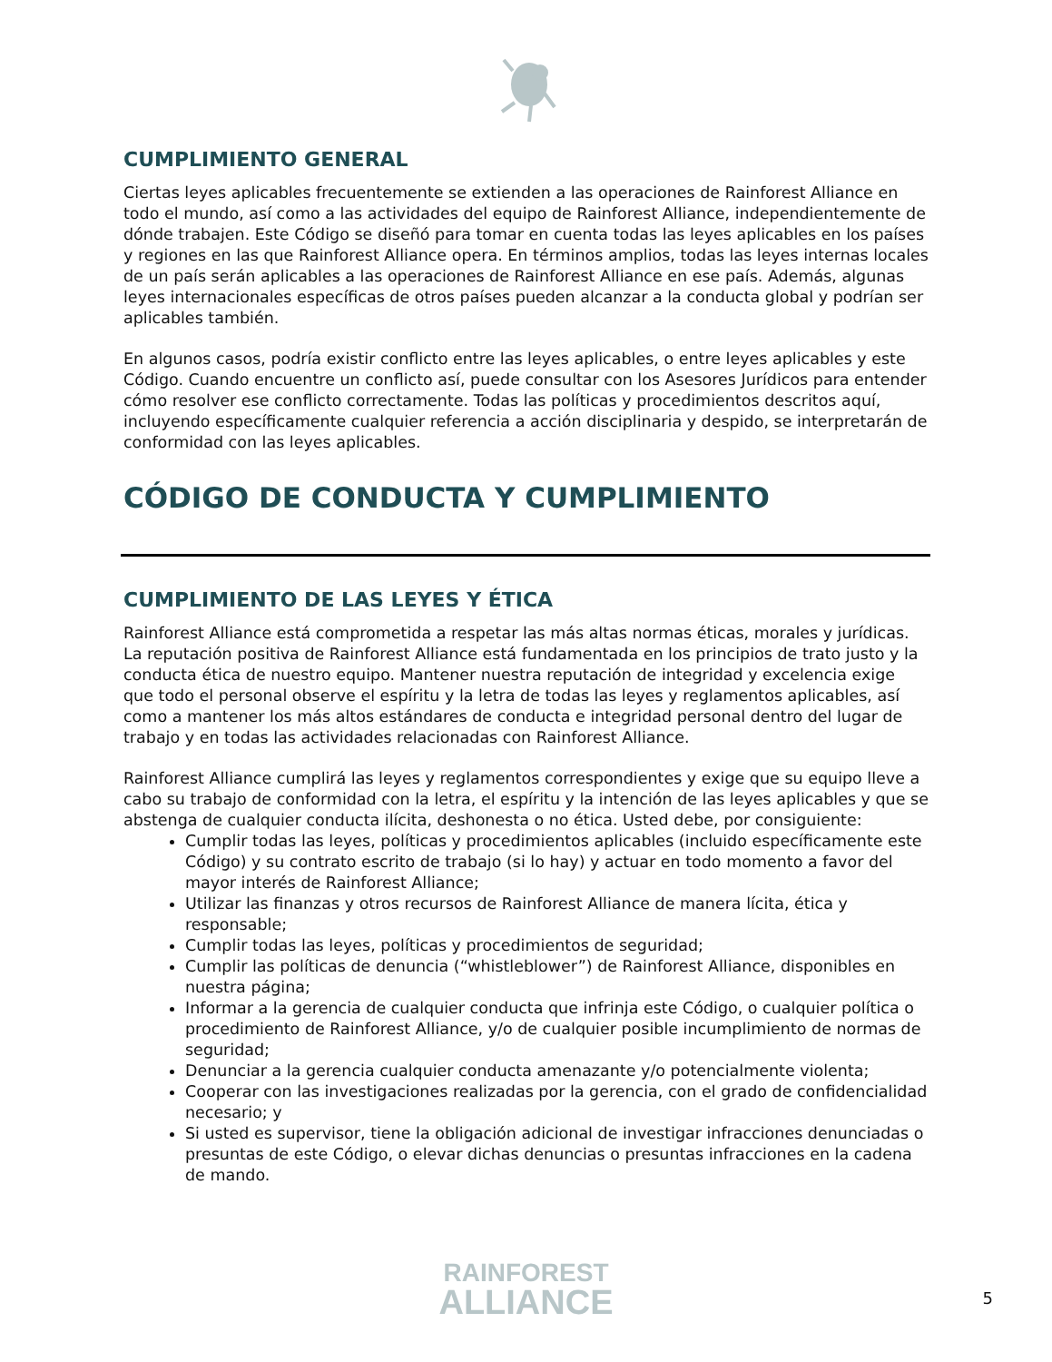CUMPLIMIENTO GENERAL
Ciertas leyes aplicables frecuentemente se extienden a las operaciones de Rainforest Alliance en todo el mundo, así como a las actividades del equipo de Rainforest Alliance, independientemente de dónde trabajen. Este Código se diseñó para tomar en cuenta todas las leyes aplicables en los países y regiones en las que Rainforest Alliance opera. En términos amplios, todas las leyes internas locales de un país serán aplicables a las operaciones de Rainforest Alliance en ese país. Además, algunas leyes internacionales específicas de otros países pueden alcanzar a la conducta global y podrían ser aplicables también.
En algunos casos, podría existir conflicto entre las leyes aplicables, o entre leyes aplicables y este Código. Cuando encuentre un conflicto así, puede consultar con los Asesores Jurídicos para entender cómo resolver ese conflicto correctamente. Todas las políticas y procedimientos descritos aquí, incluyendo específicamente cualquier referencia a acción disciplinaria y despido, se interpretarán de conformidad con las leyes aplicables.
CÓDIGO DE CONDUCTA Y CUMPLIMIENTO
CUMPLIMIENTO DE LAS LEYES Y ÉTICA
Rainforest Alliance está comprometida a respetar las más altas normas éticas, morales y jurídicas. La reputación positiva de Rainforest Alliance está fundamentada en los principios de trato justo y la conducta ética de nuestro equipo. Mantener nuestra reputación de integridad y excelencia exige que todo el personal observe el espíritu y la letra de todas las leyes y reglamentos aplicables, así como a mantener los más altos estándares de conducta e integridad personal dentro del lugar de trabajo y en todas las actividades relacionadas con Rainforest Alliance.
Rainforest Alliance cumplirá las leyes y reglamentos correspondientes y exige que su equipo lleve a cabo su trabajo de conformidad con la letra, el espíritu y la intención de las leyes aplicables y que se abstenga de cualquier conducta ilícita, deshonesta o no ética. Usted debe, por consiguiente:
Cumplir todas las leyes, políticas y procedimientos aplicables (incluido específicamente este Código) y su contrato escrito de trabajo (si lo hay) y actuar en todo momento a favor del mayor interés de Rainforest Alliance;
Utilizar las finanzas y otros recursos de Rainforest Alliance de manera lícita, ética y responsable;
Cumplir todas las leyes, políticas y procedimientos de seguridad;
Cumplir las políticas de denuncia (“whistleblower”) de Rainforest Alliance, disponibles en nuestra página;
Informar a la gerencia de cualquier conducta que infrinja este Código, o cualquier política o procedimiento de Rainforest Alliance, y/o de cualquier posible incumplimiento de normas de seguridad;
Denunciar a la gerencia cualquier conducta amenazante y/o potencialmente violenta;
Cooperar con las investigaciones realizadas por la gerencia, con el grado de confidencialidad necesario; y
Si usted es supervisor, tiene la obligación adicional de investigar infracciones denunciadas o presuntas de este Código, o elevar dichas denuncias o presuntas infracciones en la cadena de mando.
RAINFOREST
ALLIANCE
5